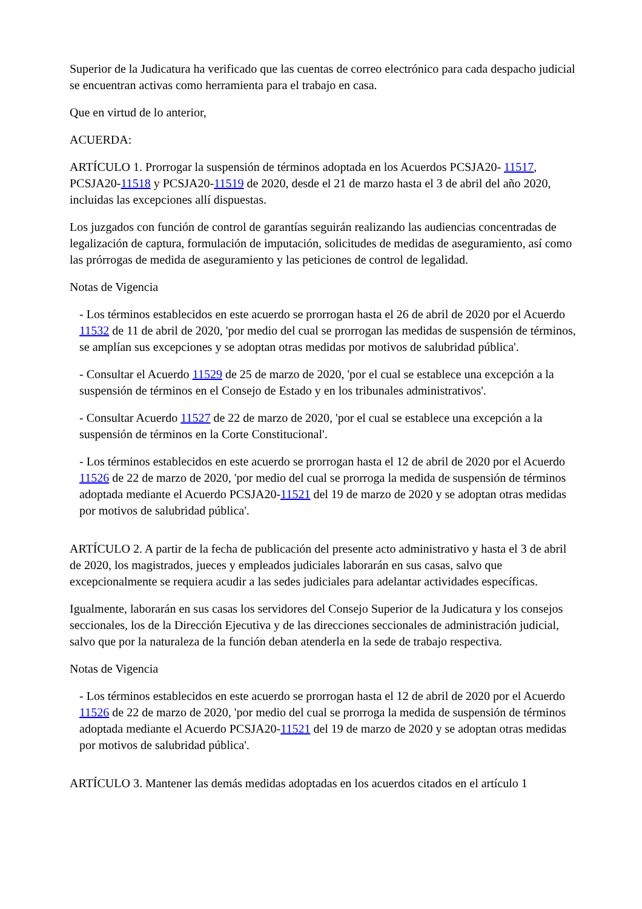Superior de la Judicatura ha verificado que las cuentas de correo electrónico para cada despacho judicial se encuentran activas como herramienta para el trabajo en casa.
Que en virtud de lo anterior,
ACUERDA:
ARTÍCULO 1. Prorrogar la suspensión de términos adoptada en los Acuerdos PCSJA20- 11517, PCSJA20-11518 y PCSJA20-11519 de 2020, desde el 21 de marzo hasta el 3 de abril del año 2020, incluidas las excepciones allí dispuestas.
Los juzgados con función de control de garantías seguirán realizando las audiencias concentradas de legalización de captura, formulación de imputación, solicitudes de medidas de aseguramiento, así como las prórrogas de medida de aseguramiento y las peticiones de control de legalidad.
Notas de Vigencia
- Los términos establecidos en este acuerdo se prorrogan hasta el 26 de abril de 2020 por el Acuerdo 11532 de 11 de abril de 2020, 'por medio del cual se prorrogan las medidas de suspensión de términos, se amplían sus excepciones y se adoptan otras medidas por motivos de salubridad pública'.
- Consultar el Acuerdo 11529 de 25 de marzo de 2020, 'por el cual se establece una excepción a la suspensión de términos en el Consejo de Estado y en los tribunales administrativos'.
- Consultar Acuerdo 11527 de 22 de marzo de 2020, 'por el cual se establece una excepción a la suspensión de términos en la Corte Constitucional'.
- Los términos establecidos en este acuerdo se prorrogan hasta el 12 de abril de 2020 por el Acuerdo 11526 de 22 de marzo de 2020, 'por medio del cual se prorroga la medida de suspensión de términos adoptada mediante el Acuerdo PCSJA20-11521 del 19 de marzo de 2020 y se adoptan otras medidas por motivos de salubridad pública'.
ARTÍCULO 2. A partir de la fecha de publicación del presente acto administrativo y hasta el 3 de abril de 2020, los magistrados, jueces y empleados judiciales laborarán en sus casas, salvo que excepcionalmente se requiera acudir a las sedes judiciales para adelantar actividades específicas.
Igualmente, laborarán en sus casas los servidores del Consejo Superior de la Judicatura y los consejos seccionales, los de la Dirección Ejecutiva y de las direcciones seccionales de administración judicial, salvo que por la naturaleza de la función deban atenderla en la sede de trabajo respectiva.
Notas de Vigencia
- Los términos establecidos en este acuerdo se prorrogan hasta el 12 de abril de 2020 por el Acuerdo 11526 de 22 de marzo de 2020, 'por medio del cual se prorroga la medida de suspensión de términos adoptada mediante el Acuerdo PCSJA20-11521 del 19 de marzo de 2020 y se adoptan otras medidas por motivos de salubridad pública'.
ARTÍCULO 3. Mantener las demás medidas adoptadas en los acuerdos citados en el artículo 1